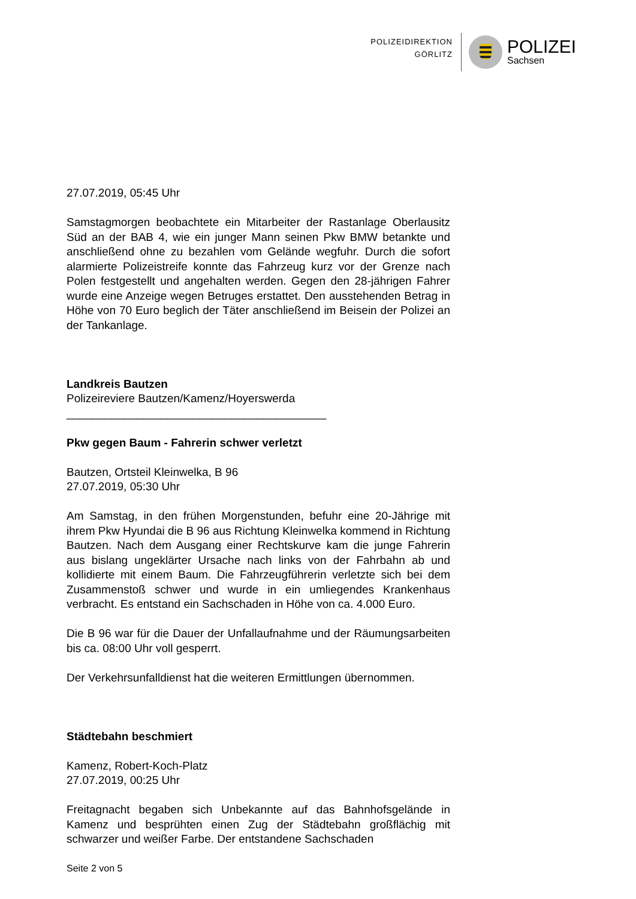POLIZEIDIREKTION
GÖRLITZ
POLIZEI
Sachsen
27.07.2019, 05:45 Uhr
Samstagmorgen beobachtete ein Mitarbeiter der Rastanlage Oberlausitz Süd an der BAB 4, wie ein junger Mann seinen Pkw BMW betankte und anschließend ohne zu bezahlen vom Gelände wegfuhr. Durch die sofort alarmierte Polizeistreife konnte das Fahrzeug kurz vor der Grenze nach Polen festgestellt und angehalten werden. Gegen den 28-jährigen Fahrer wurde eine Anzeige wegen Betruges erstattet. Den ausstehenden Betrag in Höhe von 70 Euro beglich der Täter anschließend im Beisein der Polizei an der Tankanlage.
Landkreis Bautzen
Polizeireviere Bautzen/Kamenz/Hoyerswerda
_________________________________________
Pkw gegen Baum - Fahrerin schwer verletzt
Bautzen, Ortsteil Kleinwelka, B 96
27.07.2019, 05:30 Uhr
Am Samstag, in den frühen Morgenstunden, befuhr eine 20-Jährige mit ihrem Pkw Hyundai die B 96 aus Richtung Kleinwelka kommend in Richtung Bautzen. Nach dem Ausgang einer Rechtskurve kam die junge Fahrerin aus bislang ungeklärter Ursache nach links von der Fahrbahn ab und kollidierte mit einem Baum. Die Fahrzeugführerin verletzte sich bei dem Zusammenstoß schwer und wurde in ein umliegendes Krankenhaus verbracht. Es entstand ein Sachschaden in Höhe von ca. 4.000 Euro.
Die B 96 war für die Dauer der Unfallaufnahme und der Räumungsarbeiten bis ca. 08:00 Uhr voll gesperrt.
Der Verkehrsunfalldienst hat die weiteren Ermittlungen übernommen.
Städtebahn beschmiert
Kamenz, Robert-Koch-Platz
27.07.2019, 00:25 Uhr
Freitagnacht begaben sich Unbekannte auf das Bahnhofsgelände in Kamenz und besprühten einen Zug der Städtebahn großflächig mit schwarzer und weißer Farbe. Der entstandene Sachschaden
Seite 2 von 5